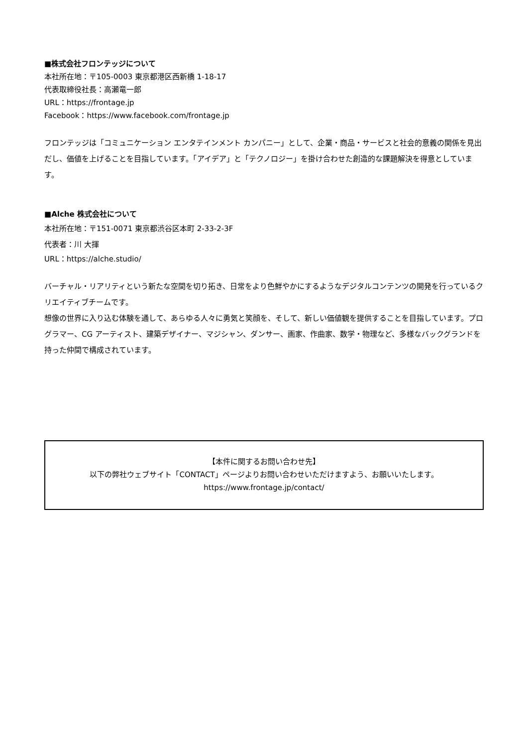■株式会社フロンテッジについて
本社所在地：〒105-0003 東京都港区西新橋 1-18-17
代表取締役社長：高瀬竜一郎
URL：https://frontage.jp
Facebook：https://www.facebook.com/frontage.jp
フロンテッジは「コミュニケーション エンタテインメント カンパニー」として、企業・商品・サービスと社会的意義の関係を見出だし、価値を上げることを目指しています。「アイデア」と「テクノロジー」を掛け合わせた創造的な課題解決を得意としています。
■Alche 株式会社について
本社所在地：〒151-0071 東京都渋谷区本町 2-33-2-3F
代表者：川 大揮
URL：https://alche.studio/
バーチャル・リアリティという新たな空間を切り拓き、日常をより色鮮やかにするようなデジタルコンテンツの開発を行っているクリエイティブチームです。
想像の世界に入り込む体験を通して、あらゆる人々に勇気と笑顔を、そして、新しい価値観を提供することを目指しています。プログラマー、CG アーティスト、建築デザイナー、マジシャン、ダンサー、画家、作曲家、数学・物理など、多様なバックグランドを持った仲間で構成されています。
【本件に関するお問い合わせ先】
以下の弊社ウェブサイト「CONTACT」ページよりお問い合わせいただけますよう、お願いいたします。
https://www.frontage.jp/contact/